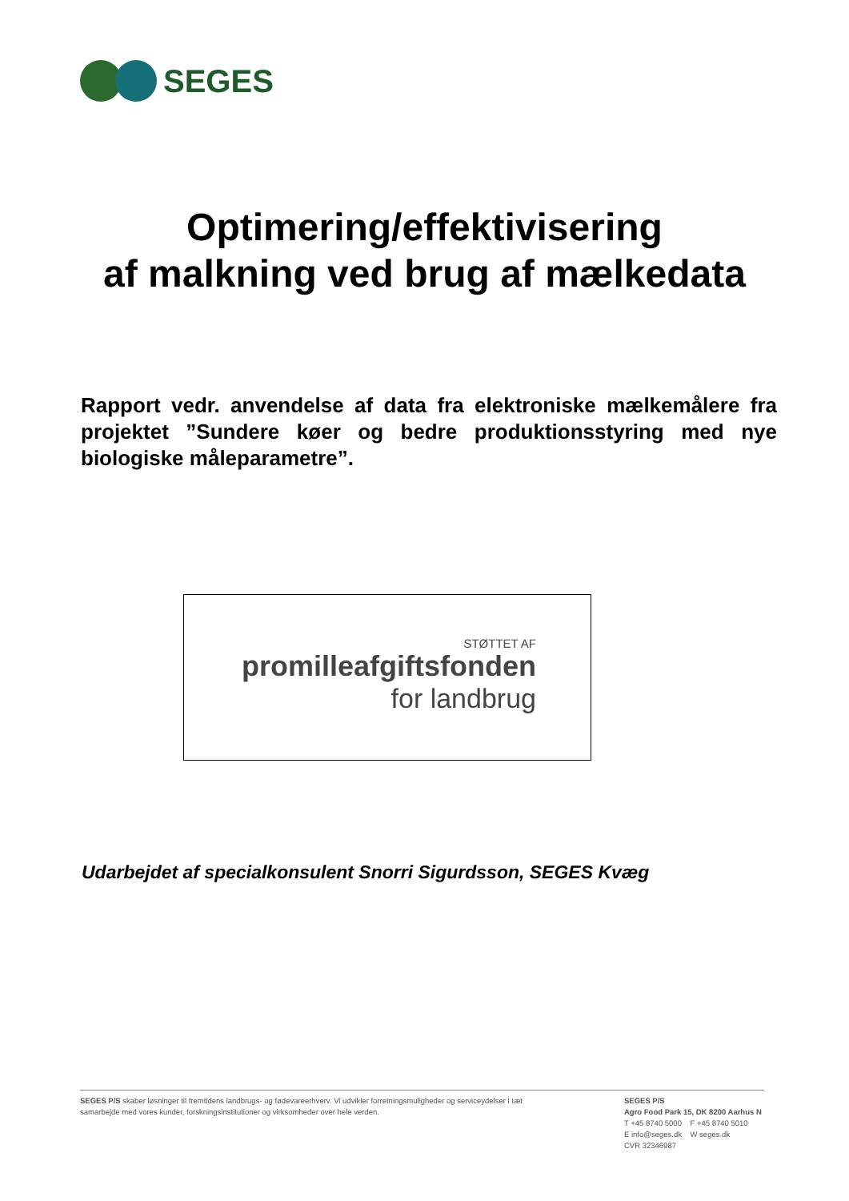SEGES
Optimering/effektivisering
af malkning ved brug af mælkedata
Rapport vedr. anvendelse af data fra elektroniske mælkemålere fra projektet ”Sundere køer og bedre produktionsstyring med nye biologiske måleparametre”.
STØTTET AF
promilleafgiftsfonden
for landbrug
Udarbejdet af specialkonsulent Snorri Sigurdsson, SEGES Kvæg
SEGES P/S skaber løsninger til fremtidens landbrugs- og fødevareerhverv. Vi udvikler forretningsmuligheder og serviceydelser i tæt samarbejde med vores kunder, forskningsinstitutioner og virksomheder over hele verden.
SEGES P/S
Agro Food Park 15, DK 8200 Aarhus N
T +45 8740 5000 F +45 8740 5010
E info@seges.dk W seges.dk
CVR 32346987